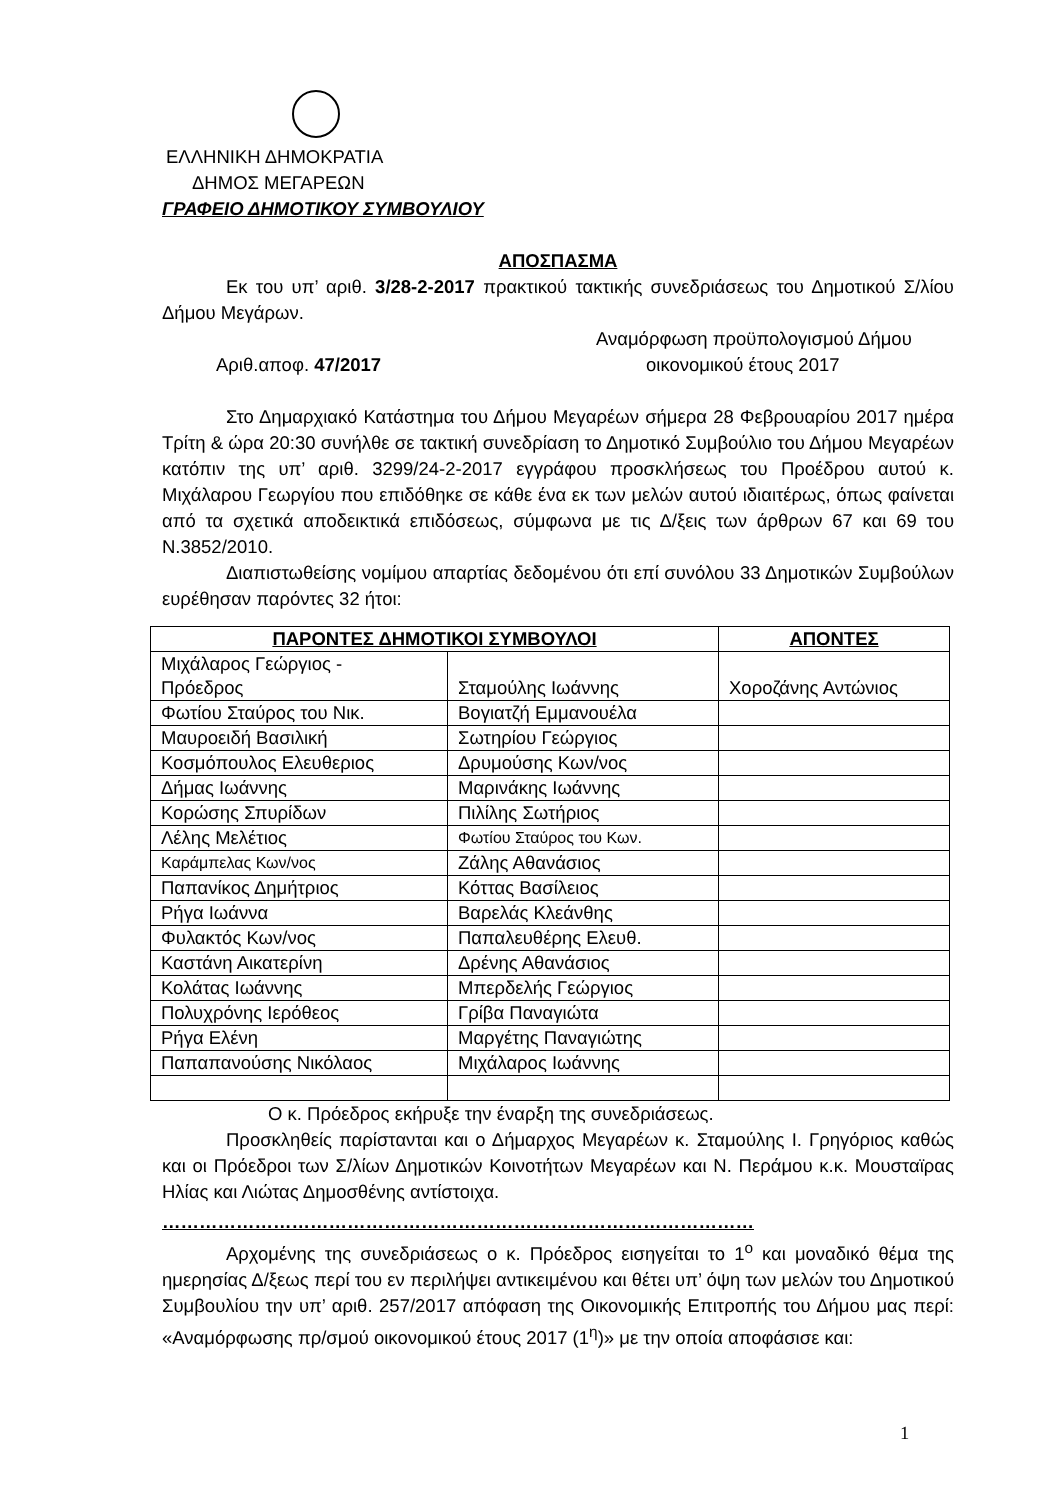ΕΛΛΗΝΙΚΗ ΔΗΜΟΚΡΑΤΙΑ
ΔΗΜΟΣ ΜΕΓΑΡΕΩΝ
ΓΡΑΦΕΙΟ ΔΗΜΟΤΙΚΟΥ ΣΥΜΒΟΥΛΙΟΥ
ΑΠΟΣΠΑΣΜΑ
Εκ του υπ’ αριθ. 3/28-2-2017 πρακτικού τακτικής συνεδριάσεως του Δημοτικού Σ/λίου Δήμου Μεγάρων.
Αριθ.αποφ. 47/2017
Αναμόρφωση προϋπολογισμού Δήμου
οικονομικού έτους 2017
Στο Δημαρχιακό Κατάστημα του Δήμου Μεγαρέων σήμερα 28 Φεβρουαρίου 2017 ημέρα Τρίτη & ώρα 20:30 συνήλθε σε τακτική συνεδρίαση το Δημοτικό Συμβούλιο του Δήμου Μεγαρέων κατόπιν της υπ’ αριθ. 3299/24-2-2017 εγγράφου προσκλήσεως του Προέδρου αυτού κ. Μιχάλαρου Γεωργίου που επιδόθηκε σε κάθε ένα εκ των μελών αυτού ιδιαιτέρως, όπως φαίνεται από τα σχετικά αποδεικτικά επιδόσεως, σύμφωνα με τις Δ/ξεις των άρθρων 67 και 69 του Ν.3852/2010.
Διαπιστωθείσης νομίμου απαρτίας δεδομένου ότι επί συνόλου 33 Δημοτικών Συμβούλων ευρέθησαν παρόντες 32 ήτοι:
| ΠΑΡΟΝΤΕΣ ΔΗΜΟΤΙΚΟΙ ΣΥΜΒΟΥΛΟΙ | | ΑΠΟΝΤΕΣ |
| --- | --- | --- |
| Μιχάλαρος Γεώργιος - Πρόεδρος | Σταμούλης Ιωάννης | Χοροζάνης Αντώνιος |
| Φωτίου Σταύρος του Νικ. | Βογιατζή Εμμανουέλα | |
| Μαυροειδή Βασιλική | Σωτηρίου Γεώργιος | |
| Κοσμόπουλος Ελευθεριος | Δρυμούσης Κων/νος | |
| Δήμας Ιωάννης | Μαρινάκης Ιωάννης | |
| Κορώσης Σπυρίδων | Πιλίλης Σωτήριος | |
| Λέλης Μελέτιος | Φωτίου Σταύρος του Κων. | |
| Καράμπελας Κων/νος | Ζάλης Αθανάσιος | |
| Παπανίκος Δημήτριος | Κόττας Βασίλειος | |
| Ρήγα Ιωάννα | Βαρελάς Κλεάνθης | |
| Φυλακτός Κων/νος | Παπαλευθέρης Ελευθ. | |
| Καστάνη Αικατερίνη | Δρένης Αθανάσιος | |
| Κολάτας Ιωάννης | Μπερδελής Γεώργιος | |
| Πολυχρόνης Ιερόθεος | Γρίβα Παναγιώτα | |
| Ρήγα Ελένη | Μαργέτης Παναγιώτης | |
| Παπαπανούσης Νικόλαος | Μιχάλαρος Ιωάννης | |
Ο κ. Πρόεδρος εκήρυξε την έναρξη της συνεδριάσεως.
Προσκληθείς παρίστανται και ο Δήμαρχος Μεγαρέων κ. Σταμούλης Ι. Γρηγόριος καθώς και οι Πρόεδροι των Σ/λίων Δημοτικών Κοινοτήτων Μεγαρέων και Ν. Περάμου κ.κ. Μουσταϊρας Ηλίας και Λιώτας Δημοσθένης αντίστοιχα.
……………………………………………………………………………………
Αρχομένης της συνεδριάσεως ο κ. Πρόεδρος εισηγείται το 1<sup>ο</sup> και μοναδικό θέμα της ημερησίας Δ/ξεως περί του εν περιλήψει αντικειμένου και θέτει υπ’ όψη των μελών του Δημοτικού Συμβουλίου την υπ’ αριθ. 257/2017 απόφαση της Οικονομικής Επιτροπής του Δήμου μας περί: «Αναμόρφωσης πρ/σμού οικονομικού έτους 2017 (1<sup>η</sup>)» με την οποία αποφάσισε και:
1